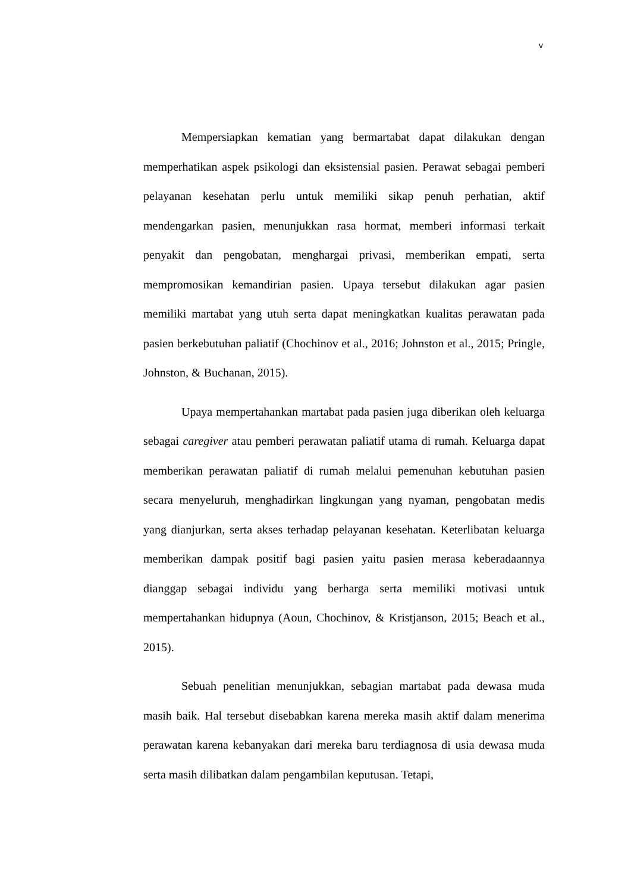v
Mempersiapkan kematian yang bermartabat dapat dilakukan dengan memperhatikan aspek psikologi dan eksistensial pasien. Perawat sebagai pemberi pelayanan kesehatan perlu untuk memiliki sikap penuh perhatian, aktif mendengarkan pasien, menunjukkan rasa hormat, memberi informasi terkait penyakit dan pengobatan, menghargai privasi, memberikan empati, serta mempromosikan kemandirian pasien. Upaya tersebut dilakukan agar pasien memiliki martabat yang utuh serta dapat meningkatkan kualitas perawatan pada pasien berkebutuhan paliatif (Chochinov et al., 2016; Johnston et al., 2015; Pringle, Johnston, & Buchanan, 2015).
Upaya mempertahankan martabat pada pasien juga diberikan oleh keluarga sebagai caregiver atau pemberi perawatan paliatif utama di rumah. Keluarga dapat memberikan perawatan paliatif di rumah melalui pemenuhan kebutuhan pasien secara menyeluruh, menghadirkan lingkungan yang nyaman, pengobatan medis yang dianjurkan, serta akses terhadap pelayanan kesehatan. Keterlibatan keluarga memberikan dampak positif bagi pasien yaitu pasien merasa keberadaannya dianggap sebagai individu yang berharga serta memiliki motivasi untuk mempertahankan hidupnya (Aoun, Chochinov, & Kristjanson, 2015; Beach et al., 2015).
Sebuah penelitian menunjukkan, sebagian martabat pada dewasa muda masih baik. Hal tersebut disebabkan karena mereka masih aktif dalam menerima perawatan karena kebanyakan dari mereka baru terdiagnosa di usia dewasa muda serta masih dilibatkan dalam pengambilan keputusan. Tetapi,